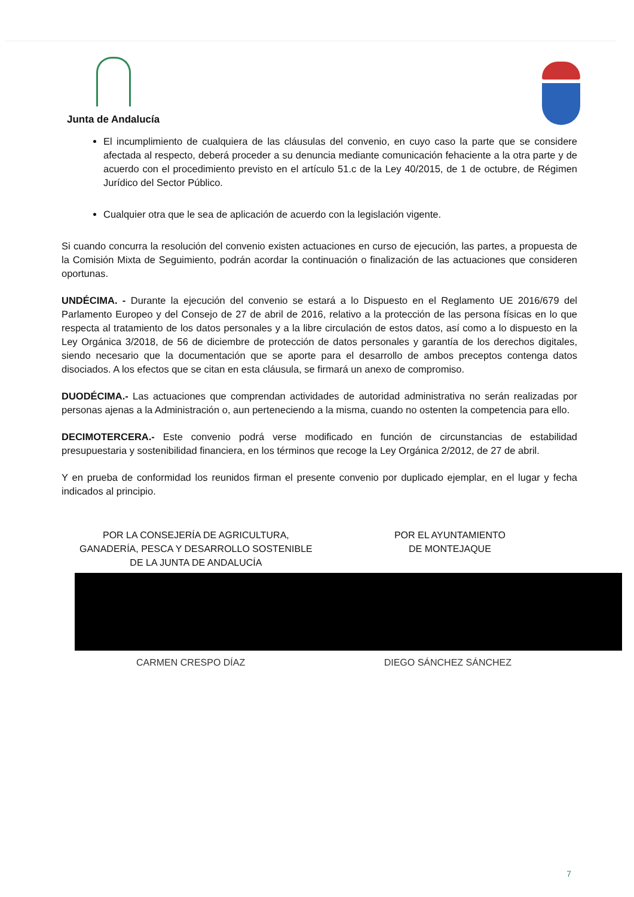Junta de Andalucía
El incumplimiento de cualquiera de las cláusulas del convenio, en cuyo caso la parte que se considere afectada al respecto, deberá proceder a su denuncia mediante comunicación fehaciente a la otra parte y de acuerdo con el procedimiento previsto en el artículo 51.c de la Ley 40/2015, de 1 de octubre, de Régimen Jurídico del Sector Público.
Cualquier otra que le sea de aplicación de acuerdo con la legislación vigente.
Si cuando concurra la resolución del convenio existen actuaciones en curso de ejecución, las partes, a propuesta de la Comisión Mixta de Seguimiento, podrán acordar la continuación o finalización de las actuaciones que consideren oportunas.
UNDÉCIMA. - Durante la ejecución del convenio se estará a lo Dispuesto en el Reglamento UE 2016/679 del Parlamento Europeo y del Consejo de 27 de abril de 2016, relativo a la protección de las persona físicas en lo que respecta al tratamiento de los datos personales y a la libre circulación de estos datos, así como a lo dispuesto en la Ley Orgánica 3/2018, de 56 de diciembre de protección de datos personales y garantía de los derechos digitales, siendo necesario que la documentación que se aporte para el desarrollo de ambos preceptos contenga datos disociados. A los efectos que se citan en esta cláusula, se firmará un anexo de compromiso.
DUODÉCIMA.- Las actuaciones que comprendan actividades de autoridad administrativa no serán realizadas por personas ajenas a la Administración o, aun perteneciendo a la misma, cuando no ostenten la competencia para ello.
DECIMOTERCERA.- Este convenio podrá verse modificado en función de circunstancias de estabilidad presupuestaria y sostenibilidad financiera, en los términos que recoge la Ley Orgánica 2/2012, de 27 de abril.
Y en prueba de conformidad los reunidos firman el presente convenio por duplicado ejemplar, en el lugar y fecha indicados al principio.
POR LA CONSEJERÍA DE AGRICULTURA,
GANADERÍA, PESCA Y DESARROLLO SOSTENIBLE
DE LA JUNTA DE ANDALUCÍA
POR EL AYUNTAMIENTO
DE MONTEJAQUE
CARMEN CRESPO DÍAZ DIEGO SÁNCHEZ SÁNCHEZ
7